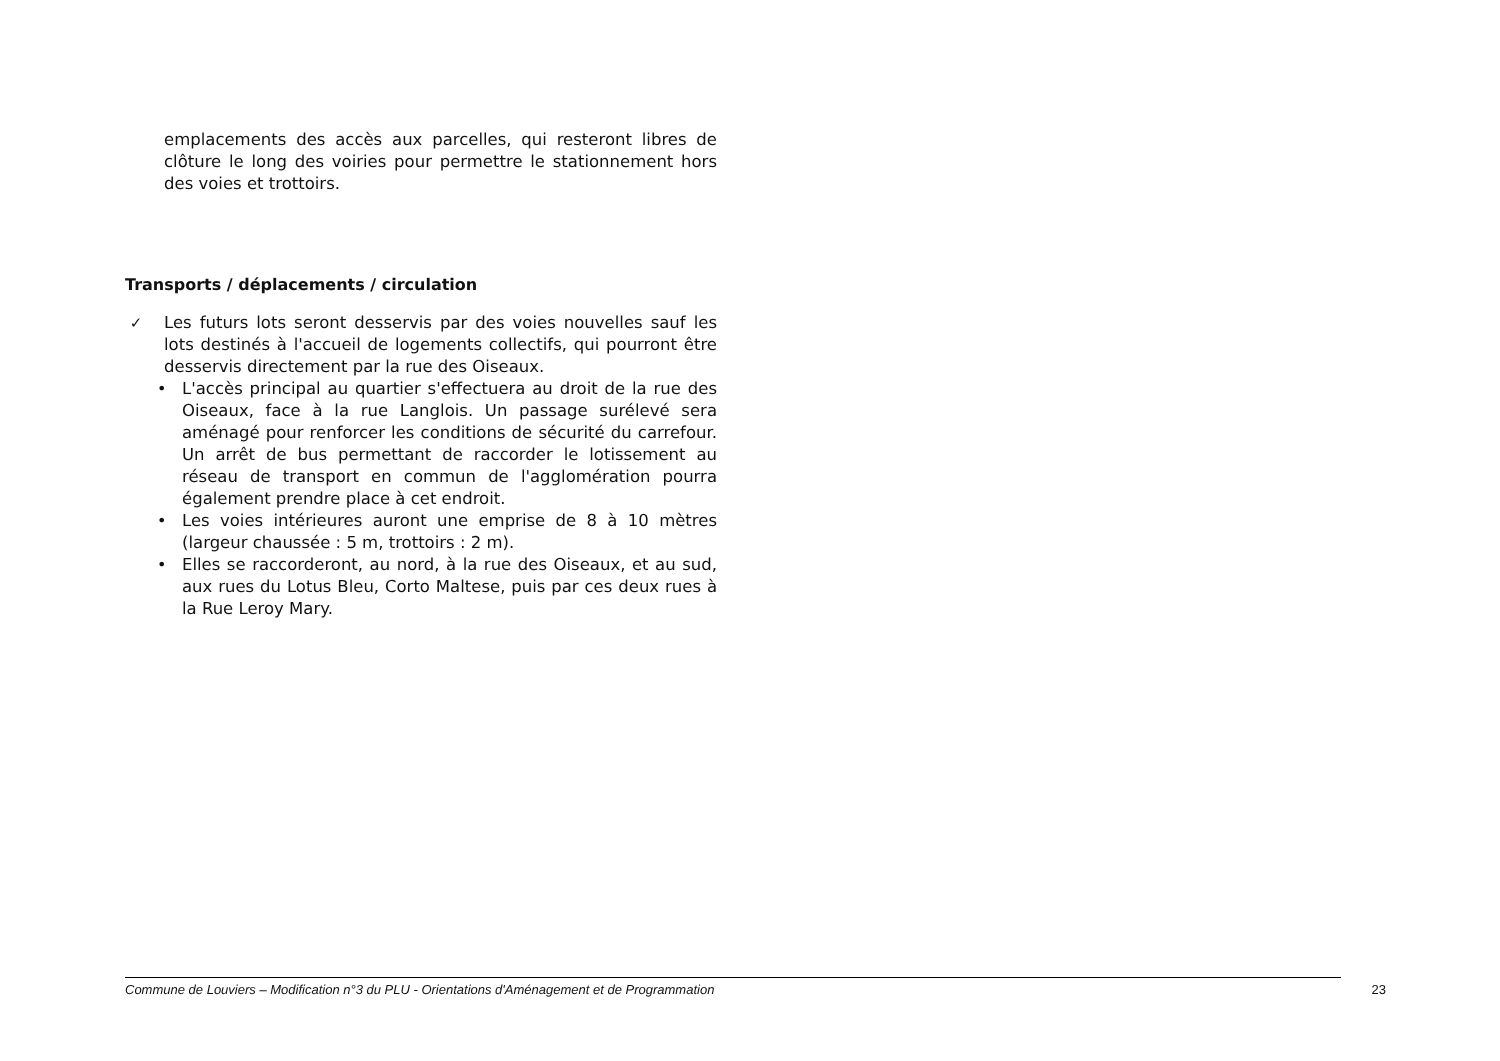emplacements des accès aux parcelles, qui resteront libres de clôture le long des voiries pour permettre le stationnement hors des voies et trottoirs.
Transports / déplacements / circulation
✓ Les futurs lots seront desservis par des voies nouvelles sauf les lots destinés à l'accueil de logements collectifs, qui pourront être desservis directement par la rue des Oiseaux.
• L'accès principal au quartier s'effectuera au droit de la rue des Oiseaux, face à la rue Langlois. Un passage surélevé sera aménagé pour renforcer les conditions de sécurité du carrefour. Un arrêt de bus permettant de raccorder le lotissement au réseau de transport en commun de l'agglomération pourra également prendre place à cet endroit.
• Les voies intérieures auront une emprise de 8 à 10 mètres (largeur chaussée : 5 m, trottoirs : 2 m).
• Elles se raccorderont, au nord, à la rue des Oiseaux, et au sud, aux rues du Lotus Bleu, Corto Maltese, puis par ces deux rues à la Rue Leroy Mary.
Commune de Louviers – Modification n°3 du PLU - Orientations d'Aménagement et de Programmation 23